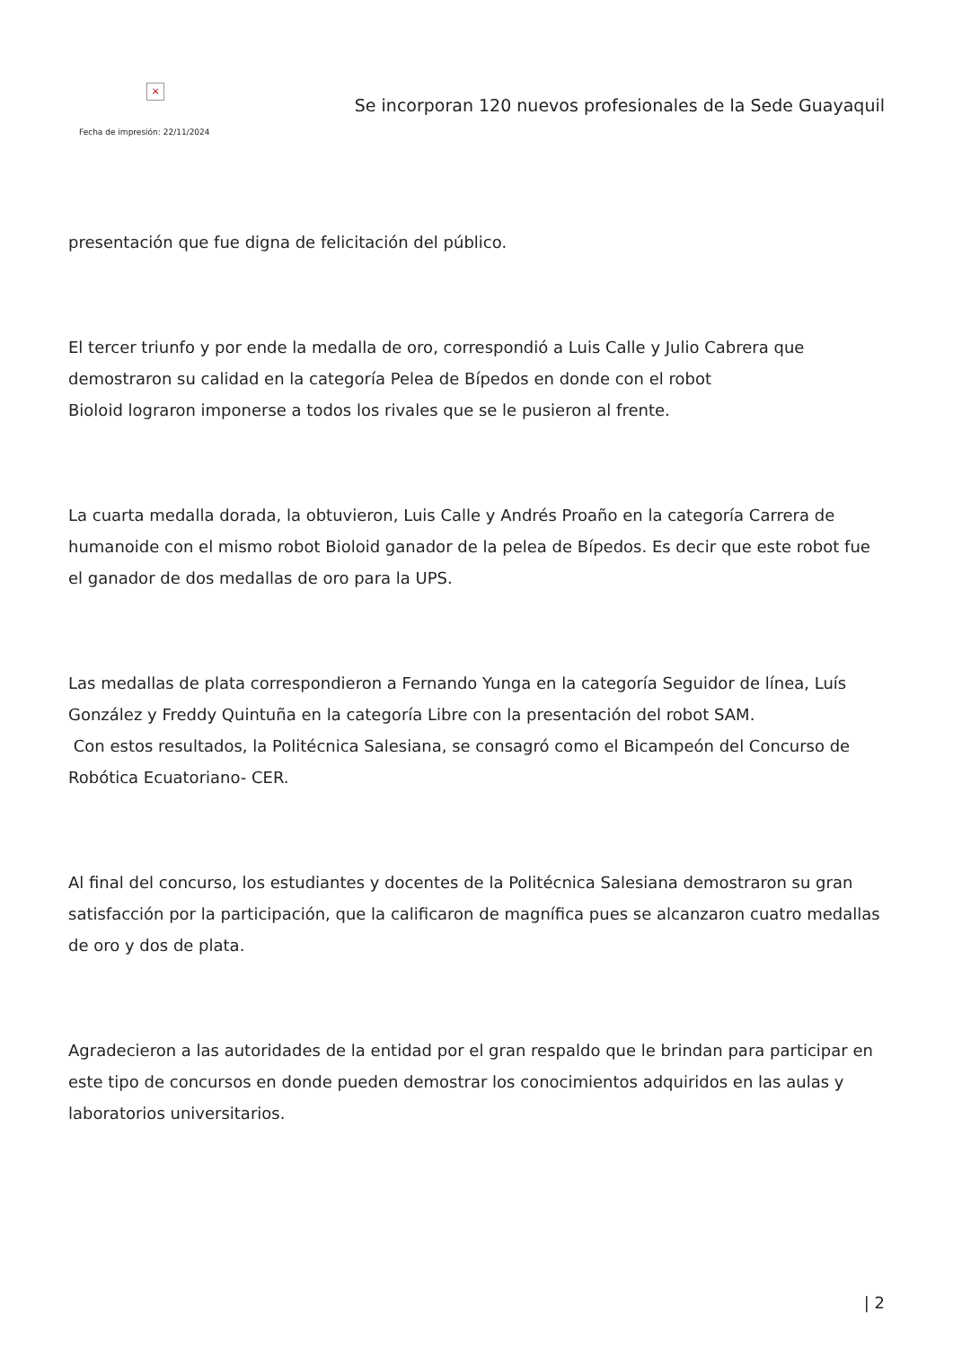×
Fecha de impresión: 22/11/2024
Se incorporan 120 nuevos profesionales de la Sede Guayaquil
presentación que fue digna de felicitación del público.
El tercer triunfo y por ende la medalla de oro, correspondió a Luis Calle y Julio Cabrera que demostraron su calidad en la categoría Pelea de Bípedos en donde con el robot
Bioloid lograron imponerse a todos los rivales que se le pusieron al frente.
La cuarta medalla dorada, la obtuvieron, Luis Calle y Andrés Proaño en la categoría Carrera de humanoide con el mismo robot Bioloid ganador de la pelea de Bípedos. Es decir que este robot fue el ganador de dos medallas de oro para la UPS.
Las medallas de plata correspondieron a Fernando Yunga en la categoría Seguidor de línea, Luís González y Freddy Quintuña en la categoría Libre con la presentación del robot SAM.
Con estos resultados, la Politécnica Salesiana, se consagró como el Bicampeón del Concurso de Robótica Ecuatoriano- CER.
Al final del concurso, los estudiantes y docentes de la Politécnica Salesiana demostraron su gran satisfacción por la participación, que la calificaron de magnífica pues se alcanzaron cuatro medallas de oro y dos de plata.
Agradecieron a las autoridades de la entidad por el gran respaldo que le brindan para participar en este tipo de concursos en donde pueden demostrar los conocimientos adquiridos en las aulas y laboratorios universitarios.
| 2